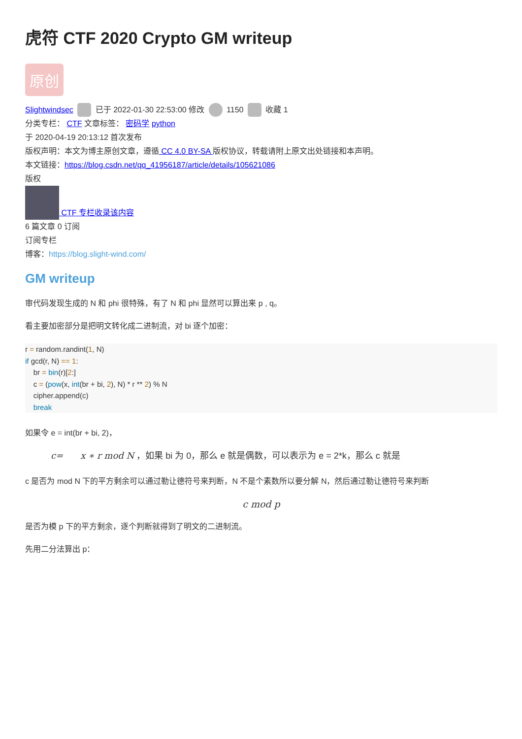虎符 CTF 2020 Crypto GM writeup
原创
Slightwindsec 已于 2022-01-30 22:53:00 修改 1150 收藏 1
分类专栏： CTF 文章标签： 密码学 python
于 2020-04-19 20:13:12 首次发布
版权声明：本文为博主原创文章，遵循 CC 4.0 BY-SA 版权协议，转载请附上原文出处链接和本声明。
本文链接：https://blog.csdn.net/qq_41956187/article/details/105621086
版权
CTF 专栏收录该内容
6 篇文章 0 订阅
订阅专栏
博客：https://blog.slight-wind.com/
GM writeup
审代码发现生成的 N 和 phi 很特殊，有了 N 和 phi 显然可以算出来 p , q。
看主要加密部分是把明文转化成二进制流，对 bi 逐个加密：
r = random.randint(1, N)
if gcd(r, N) == 1:
    br = bin(r)[2:]
    c = (pow(x, int(br + bi, 2), N) * r ** 2) % N
    cipher.append(c)
    break
如果令 e = int(br + bi, 2)，
c= x ∗ r mod N ，如果 bi 为 0，那么 e 就是偶数，可以表示为 e = 2*k，那么 c 就是
c 是否为 mod N 下的平方剩余可以通过勒让德符号来判断，N 不是个素数所以要分解 N，然后通过勒让德符号来判断
c mod p
是否为模 p 下的平方剩余，逐个判断就得到了明文的二进制流。
先用二分法算出 p：